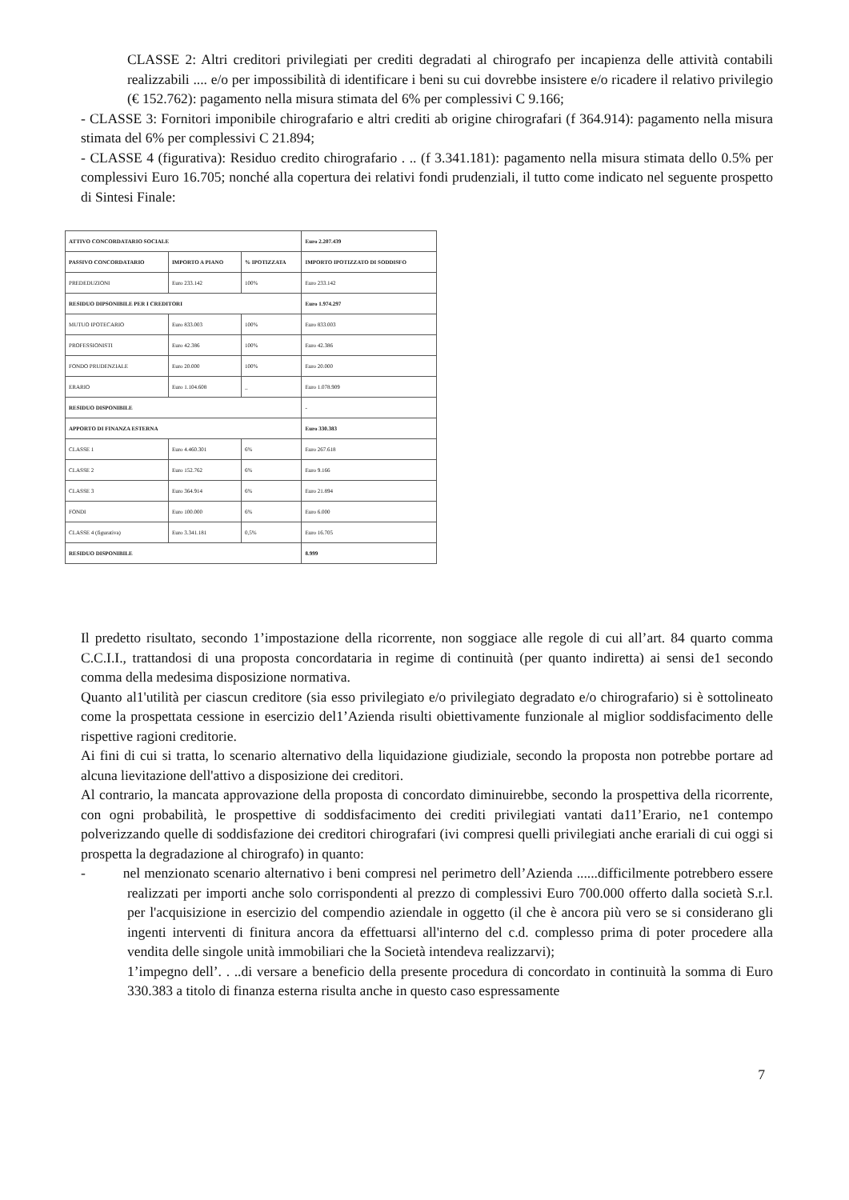CLASSE 2: Altri creditori privilegiati per crediti degradati al chirografo per incapienza delle attività contabili realizzabili .... e/o per impossibilità di identificare i beni su cui dovrebbe insistere e/o ricadere il relativo privilegio (€ 152.762): pagamento nella misura stimata del 6% per complessivi C 9.166;
- CLASSE 3: Fornitori imponibile chirografario e altri crediti ab origine chirografari (f 364.914): pagamento nella misura stimata del 6% per complessivi C 21.894;
- CLASSE 4 (figurativa): Residuo credito chirografario . .. (f 3.341.181): pagamento nella misura stimata dello 0.5% per complessivi Euro 16.705; nonché alla copertura dei relativi fondi prudenziali, il tutto come indicato nel seguente prospetto di Sintesi Finale:
| ATTIVO CONCORDATARIO SOCIALE | | | Euro 2.207.439 |
| PASSIVO CONCORDATARIO | IMPORTO A PIANO | % IPOTIZZATA | IMPORTO IPOTIZZATO DI SODDISFO |
| PREDEDUZIONI | Euro 233.142 | 100% | Euro 233.142 |
| RESIDUO DIPSONIBILE PER I CREDITORI | | | Euro 1.974.297 |
| MUTUO IPOTECARIO | Euro 833.003 | 100% | Euro 833.003 |
| PROFESSIONISTI | Euro 42.386 | 100% | Euro 42.386 |
| FONDO PRUDENZIALE | Euro 20.000 | 100% | Euro 20.000 |
| ERARIO | Euro 1.104.608 | _ | Euro 1.078.909 |
| RESIDUO DISPONIBILE | | | - |
| APPORTO DI FINANZA ESTERNA | | | Euro 330.383 |
| CLASSE 1 | Euro 4.460.301 | 6% | Euro 267.618 |
| CLASSE 2 | Euro 152.762 | 6% | Euro 9.166 |
| CLASSE 3 | Euro 364.914 | 6% | Euro 21.894 |
| FONDI | Euro 100.000 | 6% | Euro 6.000 |
| CLASSE 4 (figurativa) | Euro 3.341.181 | 0,5% | Euro 16.705 |
| RESIDUO DISPONIBILE | | | 8.999 |
Il predetto risultato, secondo 1’impostazione della ricorrente, non soggiace alle regole di cui all’art. 84 quarto comma C.C.I.I., trattandosi di una proposta concordataria in regime di continuità (per quanto indiretta) ai sensi de1 secondo comma della medesima disposizione normativa.
Quanto al1'utilità per ciascun creditore (sia esso privilegiato e/o privilegiato degradato e/o chirografario) si è sottolineato come la prospettata cessione in esercizio del1’Azienda risulti obiettivamente funzionale al miglior soddisfacimento delle rispettive ragioni creditorie.
Ai fini di cui si tratta, lo scenario alternativo della liquidazione giudiziale, secondo la proposta non potrebbe portare ad alcuna lievitazione dell'attivo a disposizione dei creditori.
Al contrario, la mancata approvazione della proposta di concordato diminuirebbe, secondo la prospettiva della ricorrente, con ogni probabilità, le prospettive di soddisfacimento dei crediti privilegiati vantati da11’Erario, ne1 contempo polverizzando quelle di soddisfazione dei creditori chirografari (ivi compresi quelli privilegiati anche erariali di cui oggi si prospetta la degradazione al chirografo) in quanto:
- nel menzionato scenario alternativo i beni compresi nel perimetro dell’Azienda ......difficilmente potrebbero essere realizzati per importi anche solo corrispondenti al prezzo di complessivi Euro 700.000 offerto dalla società S.r.l. per l'acquisizione in esercizio del compendio aziendale in oggetto (il che è ancora più vero se si considerano gli ingenti interventi di finitura ancora da effettuarsi all'interno del c.d. complesso prima di poter procedere alla vendita delle singole unità immobiliari che la Società intendeva realizzarvi);
1’impegno dell’. . ..di versare a beneficio della presente procedura di concordato in continuità la somma di Euro 330.383 a titolo di finanza esterna risulta anche in questo caso espressamente
7